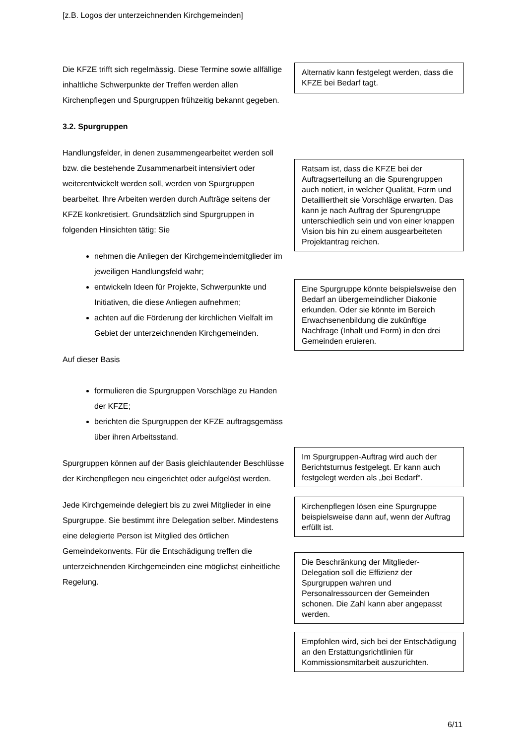[z.B. Logos der unterzeichnenden Kirchgemeinden]
Die KFZE trifft sich regelmässig. Diese Termine sowie allfällige inhaltliche Schwerpunkte der Treffen werden allen Kirchenpflegen und Spurgruppen frühzeitig bekannt gegeben.
3.2. Spurgruppen
Handlungsfelder, in denen zusammengearbeitet werden soll bzw. die bestehende Zusammenarbeit intensiviert oder weiterentwickelt werden soll, werden von Spurgruppen bearbeitet. Ihre Arbeiten werden durch Aufträge seitens der KFZE konkretisiert. Grundsätzlich sind Spurgruppen in folgenden Hinsichten tätig: Sie
nehmen die Anliegen der Kirchgemeindemitglieder im jeweiligen Handlungsfeld wahr;
entwickeln Ideen für Projekte, Schwerpunkte und Initiativen, die diese Anliegen aufnehmen;
achten auf die Förderung der kirchlichen Vielfalt im Gebiet der unterzeichnenden Kirchgemeinden.
Auf dieser Basis
formulieren die Spurgruppen Vorschläge zu Handen der KFZE;
berichten die Spurgruppen der KFZE auftragsgemäss über ihren Arbeitsstand.
Spurgruppen können auf der Basis gleichlautender Beschlüsse der Kirchenpflegen neu eingerichtet oder aufgelöst werden.
Jede Kirchgemeinde delegiert bis zu zwei Mitglieder in eine Spurgruppe. Sie bestimmt ihre Delegation selber. Mindestens eine delegierte Person ist Mitglied des örtlichen Gemeindekonvents. Für die Entschädigung treffen die unterzeichnenden Kirchgemeinden eine möglichst einheitliche Regelung.
Alternativ kann festgelegt werden, dass die KFZE bei Bedarf tagt.
Ratsam ist, dass die KFZE bei der Auftragserteilung an die Spurengruppen auch notiert, in welcher Qualität, Form und Detailliertheit sie Vorschläge erwarten. Das kann je nach Auftrag der Spurengruppe unterschiedlich sein und von einer knappen Vision bis hin zu einem ausgearbeiteten Projektantrag reichen.
Eine Spurgruppe könnte beispielsweise den Bedarf an übergemeindlicher Diakonie erkunden. Oder sie könnte im Bereich Erwachsenenbildung die zukünftige Nachfrage (Inhalt und Form) in den drei Gemeinden eruieren.
Im Spurgruppen-Auftrag wird auch der Berichtsturnus festgelegt. Er kann auch festgelegt werden als „bei Bedarf“.
Kirchenpflegen lösen eine Spurgruppe beispielsweise dann auf, wenn der Auftrag erfüllt ist.
Die Beschränkung der Mitglieder-Delegation soll die Effizienz der Spurgruppen wahren und Personalressourcen der Gemeinden schonen. Die Zahl kann aber angepasst werden.
Empfohlen wird, sich bei der Entschädigung an den Erstattungsrichtlinien für Kommissionsmitarbeit auszurichten.
6/11